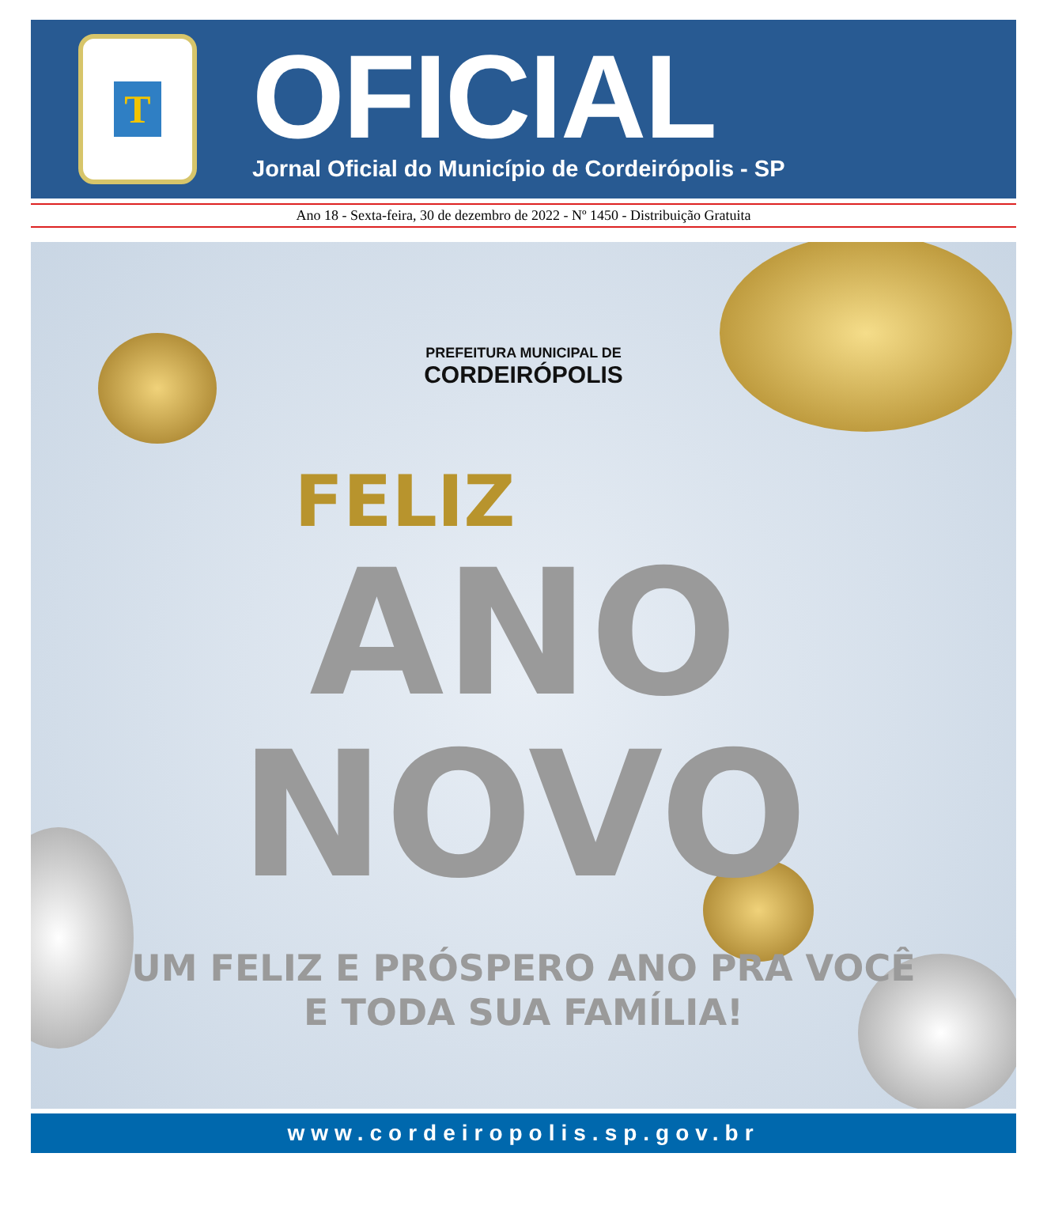T
OFICIAL
Jornal Oficial do Município de Cordeirópolis - SP
Ano 18 - Sexta-feira, 30 de dezembro de 2022 - Nº 1450 - Distribuição Gratuita
PREFEITURA MUNICIPAL DE
CORDEIRÓPOLIS
FELIZ
ANO
NOVO
UM FELIZ E PRÓSPERO ANO PRA VOCÊ
E TODA SUA FAMÍLIA!
www.cordeiropolis.sp.gov.br